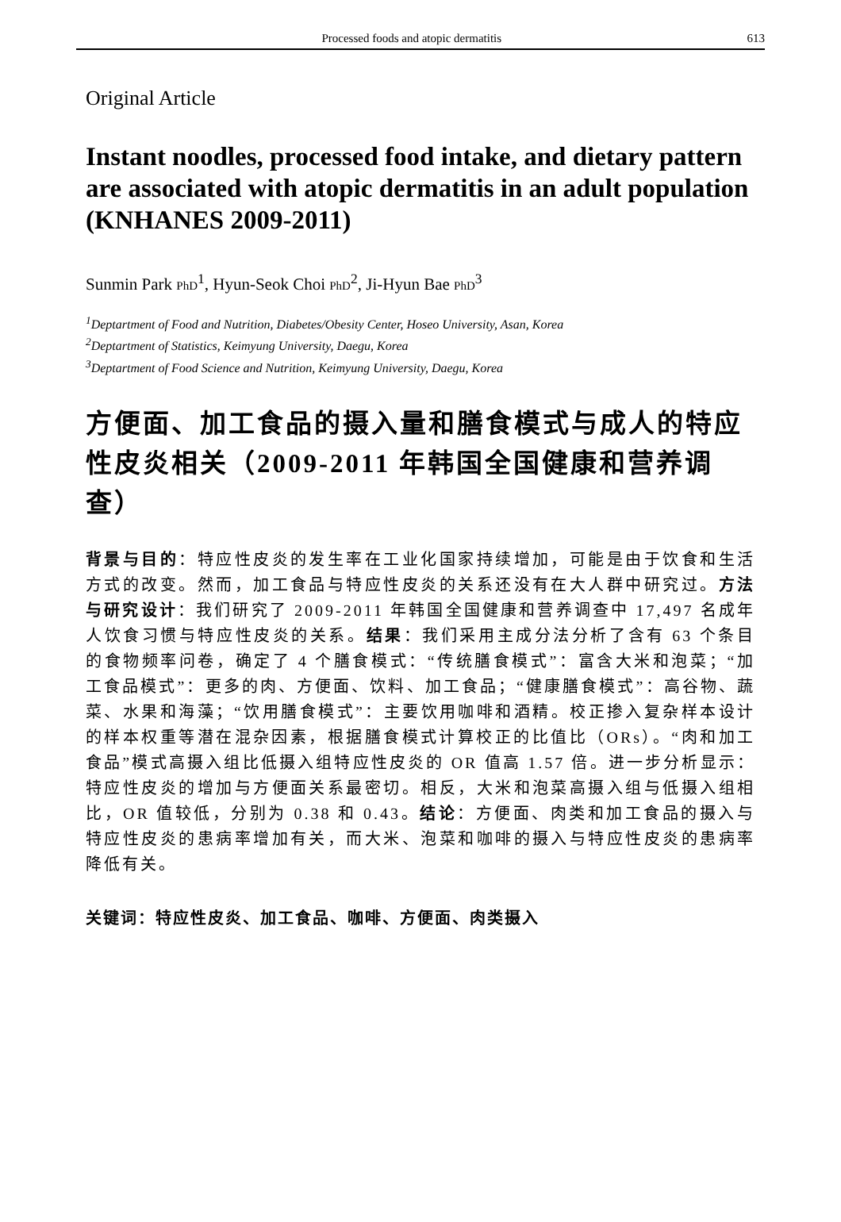Processed foods and atopic dermatitis 613
Original Article
Instant noodles, processed food intake, and dietary pattern are associated with atopic dermatitis in an adult population (KNHANES 2009-2011)
Sunmin Park PhD<sup>1</sup>, Hyun-Seok Choi PhD<sup>2</sup>, Ji-Hyun Bae PhD<sup>3</sup>
<sup>1</sup> Deptartment of Food and Nutrition, Diabetes/Obesity Center, Hoseo University, Asan, Korea
<sup>2</sup> Deptartment of Statistics, Keimyung University, Daegu, Korea
<sup>3</sup> Deptartment of Food Science and Nutrition, Keimyung University, Daegu, Korea
方便面、加工食品的摄入量和膳食模式与成人的特应性皮炎相关（2009-2011 年韩国全国健康和营养调查）
背景与目的：特应性皮炎的发生率在工业化国家持续增加，可能是由于饮食和生活方式的改变。然而，加工食品与特应性皮炎的关系还没有在大人群中研究过。方法与研究设计：我们研究了 2009-2011 年韩国全国健康和营养调查中 17,497 名成年人饮食习惯与特应性皮炎的关系。结果：我们采用主成分法分析了含有 63 个条目的食物频率问卷，确定了 4 个膳食模式：“传统膳食模式”：富含大米和泡菜；“加工食品模式”：更多的肉、方便面、饮料、加工食品；“健康膳食模式”：高谷物、蔬菜、水果和海藻；“饮用膳食模式”：主要饮用咖啡和酒精。校正掺入复杂样本设计的样本权重等潜在混杂因素，根据膳食模式计算校正的比值比（ORs）。“肉和加工食品”模式高摄入组比低摄入组特应性皮炎的 OR 值高 1.57 倍。进一步分析显示：特应性皮炎的增加与方便面关系最密切。相反，大米和泡菜高摄入组与低摄入组相比，OR 值较低，分别为 0.38 和 0.43。结论：方便面、肉类和加工食品的摄入与特应性皮炎的患病率增加有关，而大米、泡菜和咖啡的摄入与特应性皮炎的患病率降低有关。
关键词：特应性皮炎、加工食品、咖啡、方便面、肉类摄入